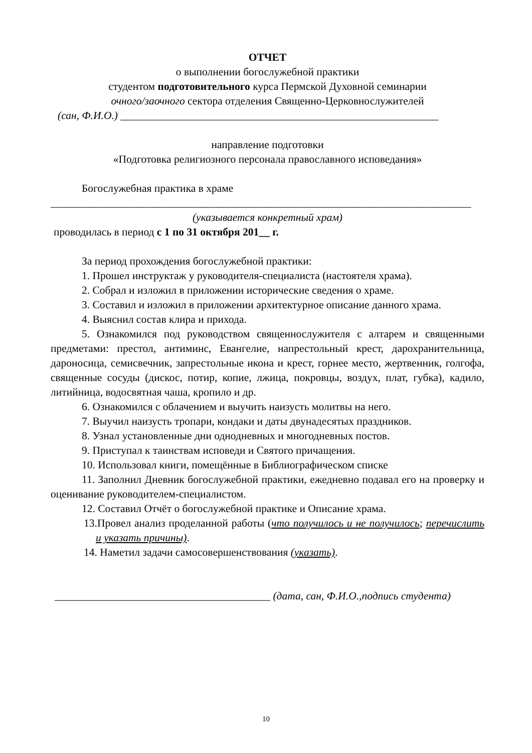ОТЧЕТ
о выполнении богослужебной практики
студентом подготовительного курса Пермской Духовной семинарии
очного/заочного сектора отделения Священно-Церковнослужителей
(сан, Ф.И.О.) ___________________________________________________________
направление подготовки
«Подготовка религиозного персонала православного исповедания»
Богослужебная практика в храме
______________________________________________________________________________
(указывается конкретный храм)
проводилась в период с 1 по 31 октября 201__ г.
За период прохождения богослужебной практики:
1. Прошел инструктаж у руководителя-специалиста (настоятеля храма).
2. Собрал и изложил в приложении исторические сведения о храме.
3. Составил и изложил в приложении архитектурное описание данного храма.
4. Выяснил состав клира и прихода.
5. Ознакомился под руководством священнослужителя с алтарем и священными предметами: престол, антиминс, Евангелие, напрестольный крест, дарохранительница, дароносица, семисвечник, запрестольные икона и крест, горнее место, жертвенник, голгофа, священные сосуды (дискос, потир, копие, лжица, покровцы, воздух, плат, губка), кадило, литийница, водосвятная чаша, кропило и др.
6. Ознакомился с облачением и выучить наизусть молитвы на него.
7. Выучил наизусть тропари, кондаки и даты двунадесятых праздников.
8. Узнал установленные дни однодневных и многодневных постов.
9. Приступал к таинствам исповеди и Святого причащения.
10. Использовал книги, помещённые в Библиографическом списке
11. Заполнил Дневник богослужебной практики, ежедневно подавал его на проверку и оценивание руководителем-специалистом.
12. Составил Отчёт о богослужебной практике и Описание храма.
13.Провел анализ проделанной работы (что получилось и не получилось; перечислить и указать причины).
14. Наметил задачи самосовершенствования (указать).
________________________________________ (дата, сан, Ф.И.О.,подпись студента)
10